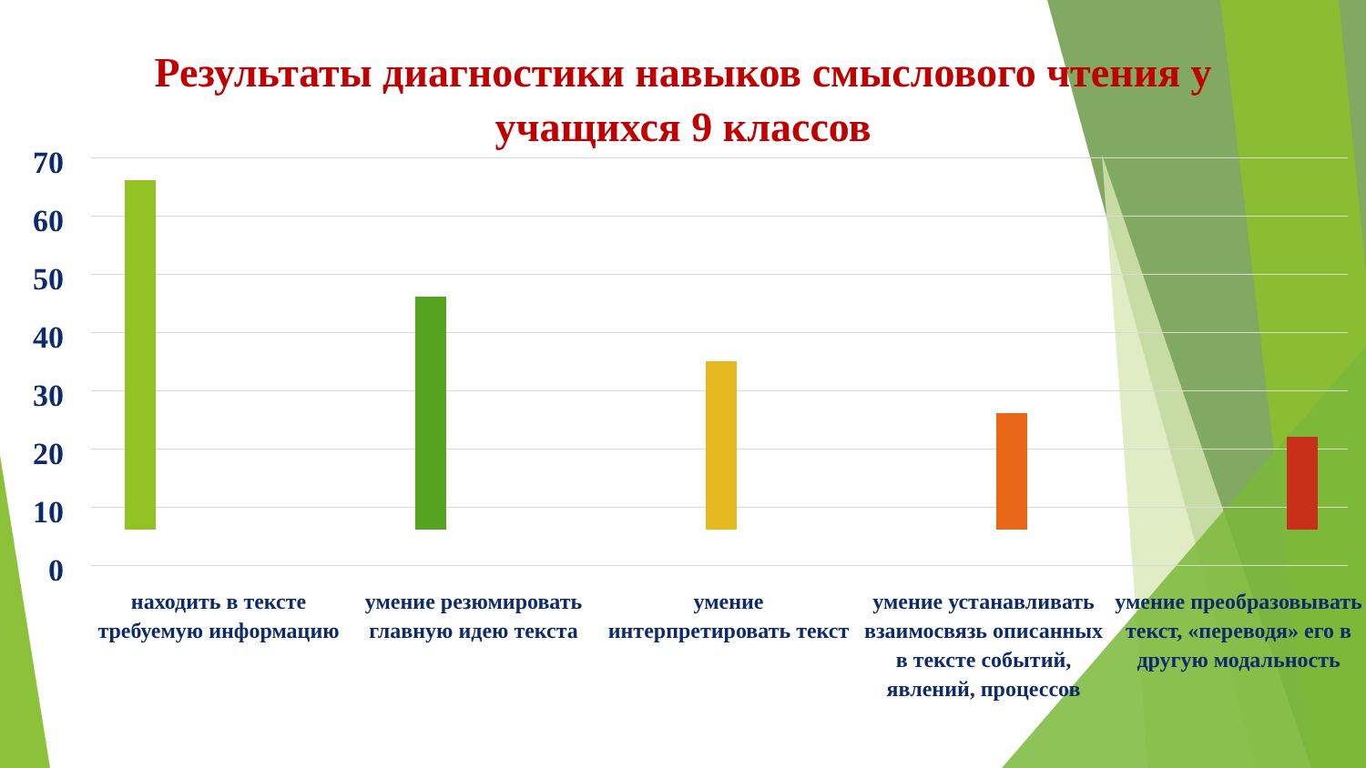Результаты диагностики навыков смыслового чтения у учащихся 9 классов
70
60
50
40
30
20
10
0
находить в тексте требуемую информацию
умение резюмировать главную идею текста
умение интерпретировать текст
умение устанавливать взаимосвязь описанных в тексте событий, явлений, процессов
умение преобразовывать текст, «переводя» его в другую модальность